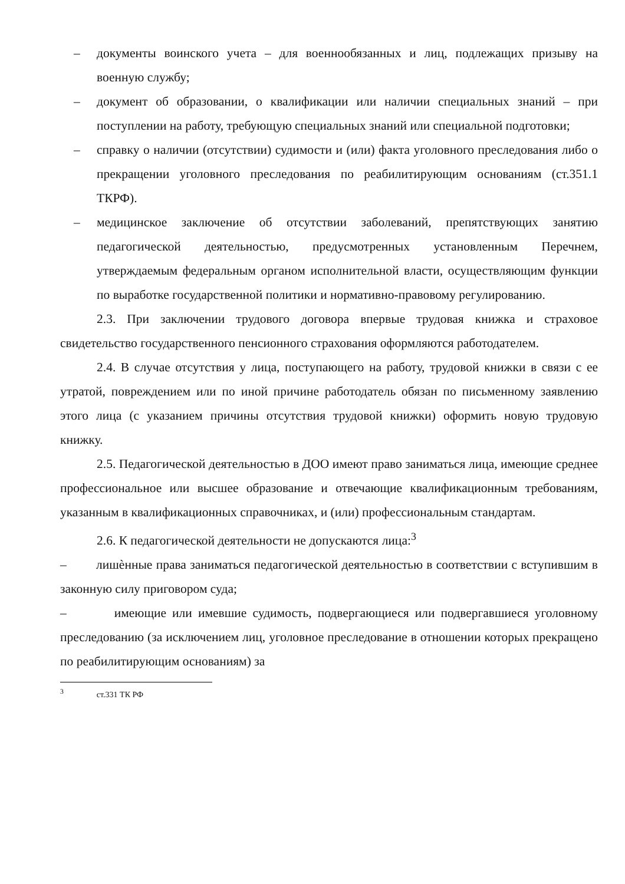– документы воинского учета – для военнообязанных и лиц, подлежащих призыву на военную службу;
– документ об образовании, о квалификации или наличии специальных знаний – при поступлении на работу, требующую специальных знаний или специальной подготовки;
– справку о наличии (отсутствии) судимости и (или) факта уголовного преследования либо о прекращении уголовного преследования по реабилитирующим основаниям (ст.351.1 ТКРФ).
– медицинское заключение об отсутствии заболеваний, препятствующих занятию педагогической деятельностью, предусмотренных установленным Перечнем, утверждаемым федеральным органом исполнительной власти, осуществляющим функции по выработке государственной политики и нормативно-правовому регулированию.
2.3. При заключении трудового договора впервые трудовая книжка и страховое свидетельство государственного пенсионного страхования оформляются работодателем.
2.4. В случае отсутствия у лица, поступающего на работу, трудовой книжки в связи с ее утратой, повреждением или по иной причине работодатель обязан по письменному заявлению этого лица (с указанием причины отсутствия трудовой книжки) оформить новую трудовую книжку.
2.5. Педагогической деятельностью в ДОО имеют право заниматься лица, имеющие среднее профессиональное или высшее образование и отвечающие квалификационным требованиям, указанным в квалификационных справочниках, и (или) профессиональным стандартам.
2.6. К педагогической деятельности не допускаются лица:<sup>3</sup>
– лишѐнные права заниматься педагогической деятельностью в соответствии с вступившим в законную силу приговором суда;
– имеющие или имевшие судимость, подвергающиеся или подвергавшиеся уголовному преследованию (за исключением лиц, уголовное преследование в отношении которых прекращено по реабилитирующим основаниям) за
<sup>3</sup> ст.331 ТК РФ